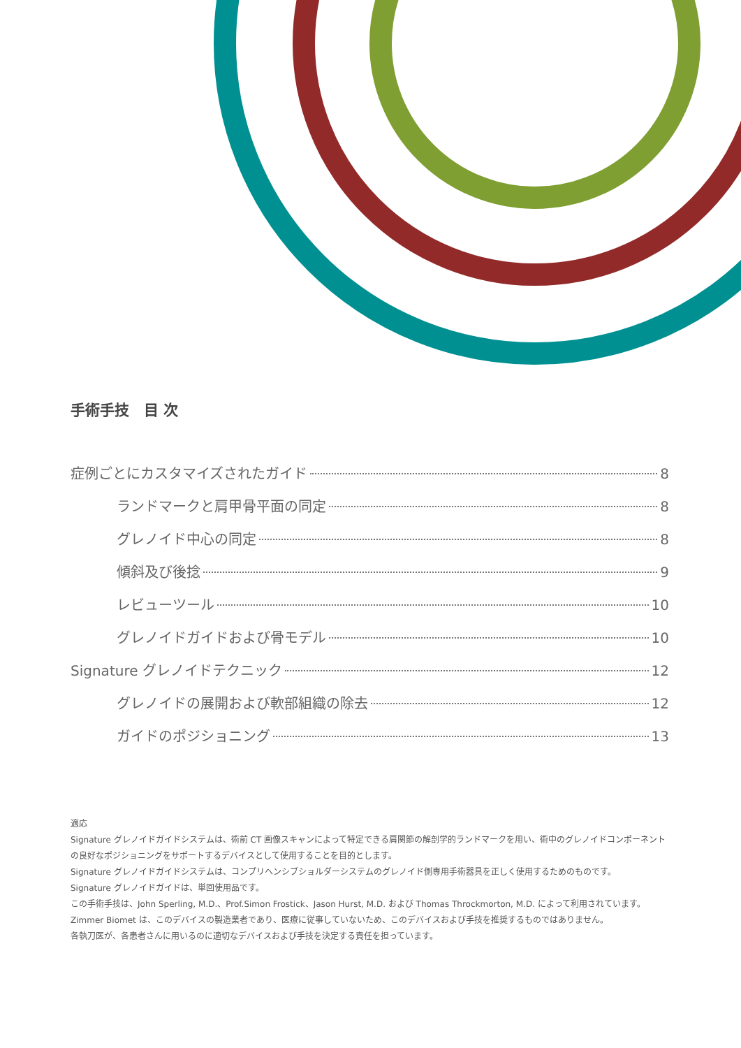手術手技　目 次
症例ごとにカスタマイズされたガイド 8
ランドマークと肩甲骨平面の同定 8
グレノイド中心の同定 8
傾斜及び後捻 9
レビューツール 10
グレノイドガイドおよび骨モデル 10
Signature グレノイドテクニック 12
グレノイドの展開および軟部組織の除去 12
ガイドのポジショニング 13
適応
Signature グレノイドガイドシステムは、術前 CT 画像スキャンによって特定できる肩関節の解剖学的ランドマークを用い、術中のグレノイドコンポーネントの良好なポジショニングをサポートするデバイスとして使用することを目的とします。
Signature グレノイドガイドシステムは、コンプリヘンシブショルダーシステムのグレノイド側専用手術器具を正しく使用するためのものです。
Signature グレノイドガイドは、単回使用品です。
この手術手技は、John Sperling, M.D.、Prof.Simon Frostick、Jason Hurst, M.D. および Thomas Throckmorton, M.D. によって利用されています。
Zimmer Biomet は、このデバイスの製造業者であり、医療に従事していないため、このデバイスおよび手技を推奨するものではありません。
各執刀医が、各患者さんに用いるのに適切なデバイスおよび手技を決定する責任を担っています。